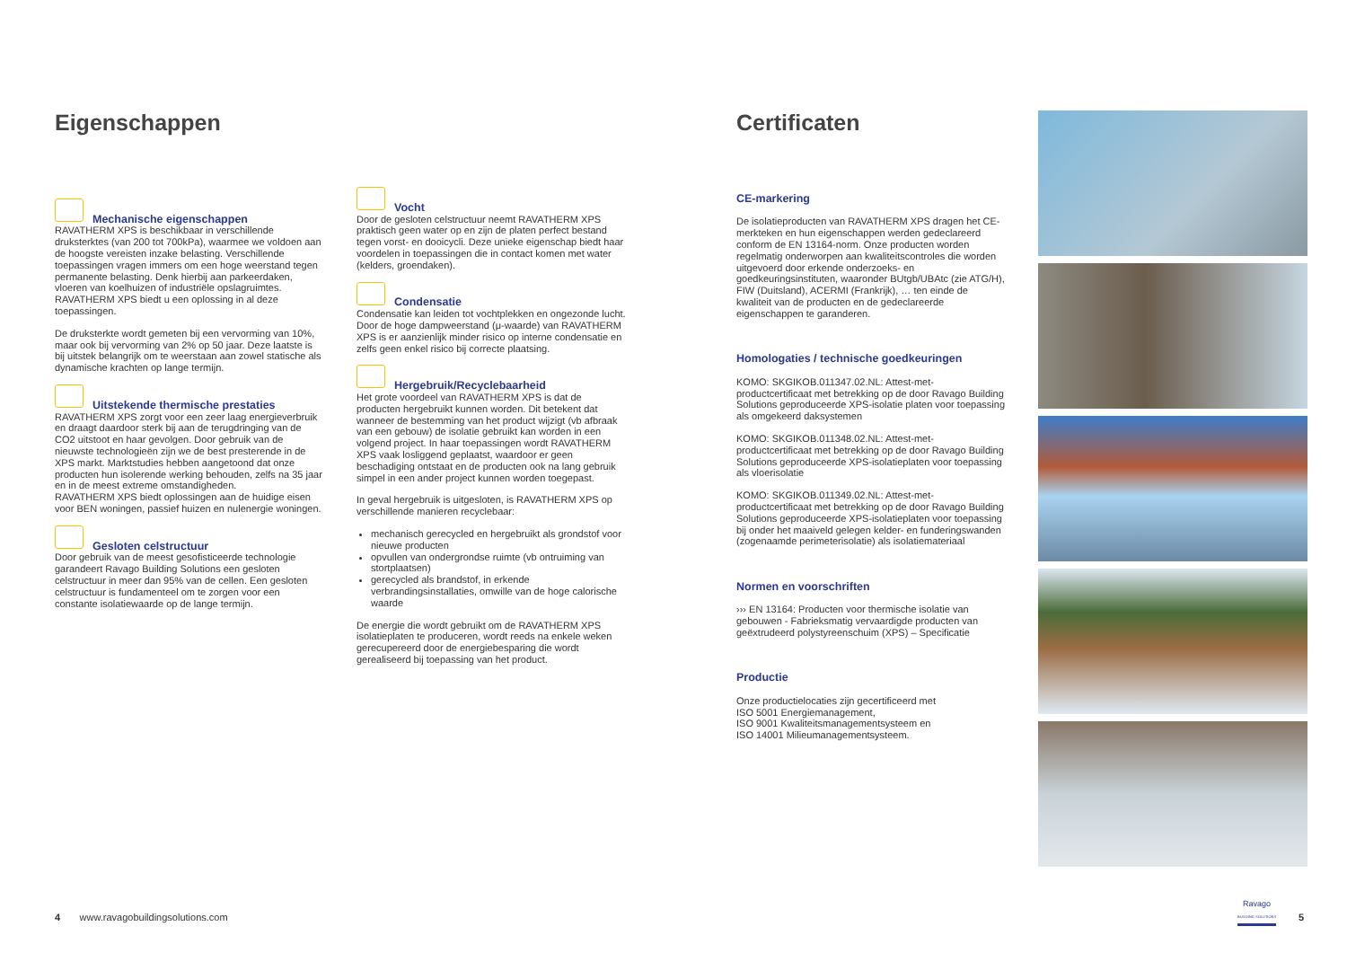Eigenschappen
Mechanische eigenschappen
RAVATHERM XPS is beschikbaar in verschillende druksterktes (van 200 tot 700kPa), waarmee we voldoen aan de hoogste vereisten inzake belasting. Verschillende toepassingen vragen immers om een hoge weerstand tegen permanente belasting. Denk hierbij aan parkeerdaken, vloeren van koelhuizen of industriële opslagruimtes. RAVATHERM XPS biedt u een oplossing in al deze toepassingen.
De druksterkte wordt gemeten bij een vervorming van 10%, maar ook bij vervorming van 2% op 50 jaar. Deze laatste is bij uitstek belangrijk om te weerstaan aan zowel statische als dynamische krachten op lange termijn.
Uitstekende thermische prestaties
RAVATHERM XPS zorgt voor een zeer laag energieverbruik en draagt daardoor sterk bij aan de terugdringing van de CO2 uitstoot en haar gevolgen. Door gebruik van de nieuwste technologieën zijn we de best presterende in de XPS markt. Marktstudies hebben aangetoond dat onze producten hun isolerende werking behouden, zelfs na 35 jaar en in de meest extreme omstandigheden.
RAVATHERM XPS biedt oplossingen aan de huidige eisen voor BEN woningen, passief huizen en nulenergie woningen.
Gesloten celstructuur
Door gebruik van de meest gesofisticeerde technologie garandeert Ravago Building Solutions een gesloten celstructuur in meer dan 95% van de cellen. Een gesloten celstructuur is fundamenteel om te zorgen voor een constante isolatiewaarde op de lange termijn.
Vocht
Door de gesloten celstructuur neemt RAVATHERM XPS praktisch geen water op en zijn de platen perfect bestand tegen vorst- en dooicycli. Deze unieke eigenschap biedt haar voordelen in toepassingen die in contact komen met water (kelders, groendaken).
Condensatie
Condensatie kan leiden tot vochtplekken en ongezonde lucht. Door de hoge dampweerstand (μ-waarde) van RAVATHERM XPS is er aanzienlijk minder risico op interne condensatie en zelfs geen enkel risico bij correcte plaatsing.
Hergebruik/Recyclebaarheid
Het grote voordeel van RAVATHERM XPS is dat de producten hergebruikt kunnen worden. Dit betekent dat wanneer de bestemming van het product wijzigt (vb afbraak van een gebouw) de isolatie gebruikt kan worden in een volgend project. In haar toepassingen wordt RAVATHERM XPS vaak losliggend geplaatst, waardoor er geen beschadiging ontstaat en de producten ook na lang gebruik simpel in een ander project kunnen worden toegepast.
In geval hergebruik is uitgesloten, is RAVATHERM XPS op verschillende manieren recyclebaar:
mechanisch gerecycled en hergebruikt als grondstof voor nieuwe producten
opvullen van ondergrondse ruimte (vb ontruiming van stortplaatsen)
gerecycled als brandstof, in erkende verbrandingsinstallaties, omwille van de hoge calorische waarde
De energie die wordt gebruikt om de RAVATHERM XPS isolatieplaten te produceren, wordt reeds na enkele weken gerecupereerd door de energiebesparing die wordt gerealiseerd bij toepassing van het product.
Certificaten
CE-markering
De isolatieproducten van RAVATHERM XPS dragen het CE-merkteken en hun eigenschappen werden gedeclareerd conform de EN 13164-norm. Onze producten worden regelmatig onderworpen aan kwaliteitscontroles die worden uitgevoerd door erkende onderzoeks- en goedkeuringsinstituten, waaronder BUtgb/UBAtc (zie ATG/H), FIW (Duitsland), ACERMI (Frankrijk), … ten einde de kwaliteit van de producten en de gedeclareerde eigenschappen te garanderen.
Homologaties / technische goedkeuringen
KOMO: SKGIKOB.011347.02.NL: Attest-met-productcertificaat met betrekking op de door Ravago Building Solutions geproduceerde XPS-isolatie platen voor toepassing als omgekeerd daksystemen
KOMO: SKGIKOB.011348.02.NL: Attest-met-productcertificaat met betrekking op de door Ravago Building Solutions geproduceerde XPS-isolatieplaten voor toepassing als vloerisolatie
KOMO: SKGIKOB.011349.02.NL: Attest-met-productcertificaat met betrekking op de door Ravago Building Solutions geproduceerde XPS-isolatieplaten voor toepassing bij onder het maaiveld gelegen kelder- en funderingswanden (zogenaamde perimeterisolatie) als isolatiemateriaal
Normen en voorschriften
››› EN 13164: Producten voor thermische isolatie van gebouwen - Fabrieksmatig vervaardigde producten van geëxtrudeerd polystyreenschuim (XPS) – Specificatie
Productie
Onze productielocaties zijn gecertificeerd met
ISO 5001 Energiemanagement,
ISO 9001 Kwaliteitsmanagementsysteem en
ISO 14001 Milieumanagementsysteem.
4 www.ravagobuildingsolutions.com
Ravago
BUILDING SOLUTIONS
5